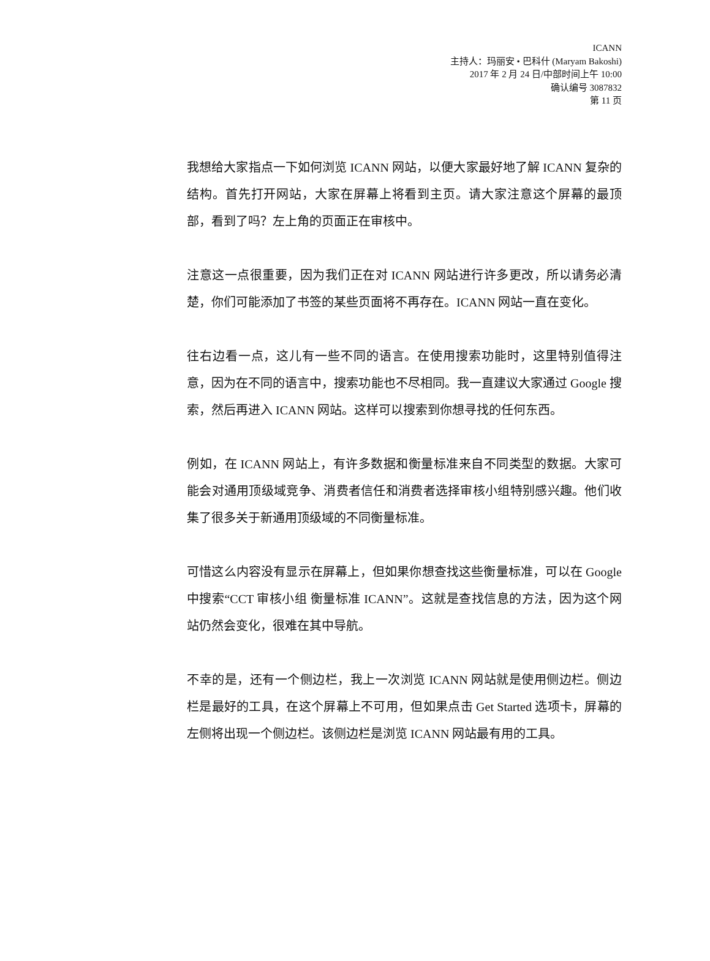ICANN
主持人：玛丽安 • 巴科什 (Maryam Bakoshi)
2017 年 2 月 24 日/中部时间上午 10:00
确认编号 3087832
第 11 页
我想给大家指点一下如何浏览 ICANN 网站，以便大家最好地了解 ICANN 复杂的结构。首先打开网站，大家在屏幕上将看到主页。请大家注意这个屏幕的最顶部，看到了吗？左上角的页面正在审核中。
注意这一点很重要，因为我们正在对 ICANN 网站进行许多更改，所以请务必清楚，你们可能添加了书签的某些页面将不再存在。ICANN 网站一直在变化。
往右边看一点，这儿有一些不同的语言。在使用搜索功能时，这里特别值得注意，因为在不同的语言中，搜索功能也不尽相同。我一直建议大家通过 Google 搜索，然后再进入 ICANN 网站。这样可以搜索到你想寻找的任何东西。
例如，在 ICANN 网站上，有许多数据和衡量标准来自不同类型的数据。大家可能会对通用顶级域竞争、消费者信任和消费者选择审核小组特别感兴趣。他们收集了很多关于新通用顶级域的不同衡量标准。
可惜这么内容没有显示在屏幕上，但如果你想查找这些衡量标准，可以在 Google 中搜索“CCT 审核小组 衡量标准 ICANN”。这就是查找信息的方法，因为这个网站仍然会变化，很难在其中导航。
不幸的是，还有一个侧边栏，我上一次浏览 ICANN 网站就是使用侧边栏。侧边栏是最好的工具，在这个屏幕上不可用，但如果点击 Get Started 选项卡，屏幕的左侧将出现一个侧边栏。该侧边栏是浏览 ICANN 网站最有用的工具。